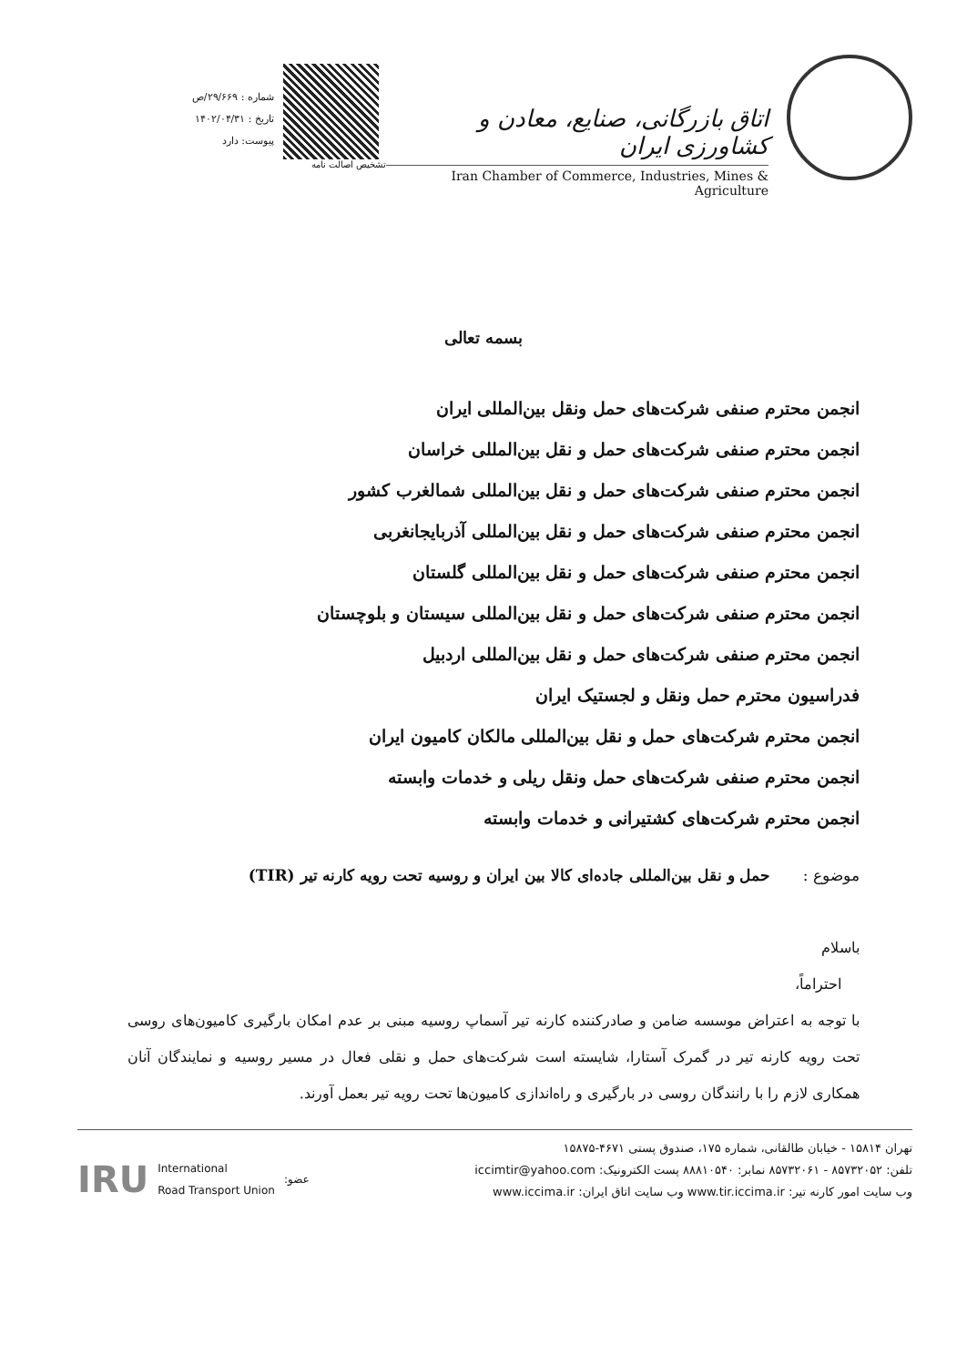اتاق بازرگانی، صنایع، معادن و کشاورزی ایران
Iran Chamber of Commerce, Industries, Mines & Agriculture
تشخیص اصالت نامه
شماره : ۲۹/۶۶۹/ص
تاریخ : ۱۴۰۲/۰۴/۳۱
پیوست: دارد
بسمه تعالی
انجمن محترم صنفی شرکت‌های حمل ونقل بین‌المللی ایران
انجمن محترم صنفی شرکت‌های حمل و نقل بین‌المللی خراسان
انجمن محترم صنفی شرکت‌های حمل و نقل بین‌المللی شمالغرب کشور
انجمن محترم صنفی شرکت‌های حمل و نقل بین‌المللی آذربایجانغربی
انجمن محترم صنفی شرکت‌های حمل و نقل بین‌المللی گلستان
انجمن محترم صنفی شرکت‌های حمل و نقل بین‌المللی سیستان و بلوچستان
انجمن محترم صنفی شرکت‌های حمل و نقل بین‌المللی اردبیل
فدراسیون محترم حمل ونقل و لجستیک ایران
انجمن محترم شرکت‌های حمل و نقل بین‌المللی مالکان کامیون ایران
انجمن محترم صنفی شرکت‌های حمل ونقل ریلی و خدمات وابسته
انجمن محترم شرکت‌های کشتیرانی و خدمات وابسته
موضوع : حمل و نقل بین‌المللی جاده‌ای کالا بین ایران و روسیه تحت رویه کارنه تیر (TIR)
باسلام
احتراماً،
با توجه به اعتراض موسسه ضامن و صادرکننده کارنه تیر آسماپ روسیه مبنی بر عدم امکان بارگیری کامیون‌های روسی تحت رویه کارنه تیر در گمرک آستارا، شایسته است شرکت‌های حمل و نقلی فعال در مسیر روسیه و نمایندگان آنان همکاری لازم را با رانندگان روسی در بارگیری و راه‌اندازی کامیون‌ها تحت رویه تیر بعمل آورند.
تهران ۱۵۸۱۴ - خیابان طالقانی، شماره ۱۷۵، صندوق پستی ۴۶۷۱-۱۵۸۷۵
تلفن: ۸۵۷۳۲۰۵۲ - ۸۵۷۳۲۰۶۱ نمابر: ۸۸۸۱۰۵۴۰ پست الکترونیک: iccimtir@yahoo.com
وب سایت امور کارنه تیر: www.tir.iccima.ir وب سایت اتاق ایران: www.iccima.ir
IRU International
Road Transport Union:عضو